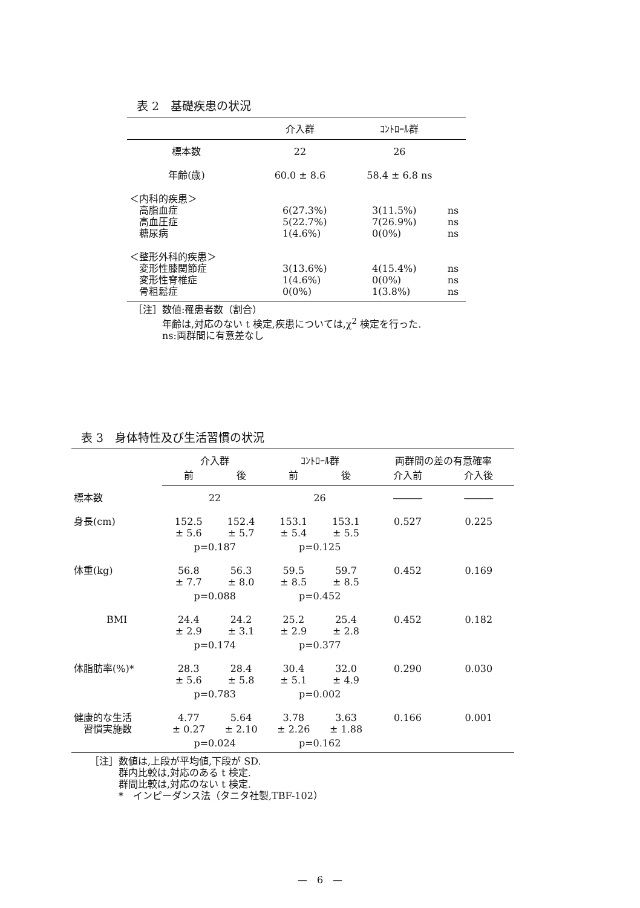表 2　基礎疾患の状況
| | 介入群 | ｺﾝﾄﾛｰﾙ群 | |
| --- | --- | --- | --- |
| 標本数 | 22 | 26 | |
| 年齢(歳) | 60.0 ± 8.6 | 58.4 ± 6.8 ns | |
| ＜内科的疾患＞ 高脂血症 高血圧症 糖尿病 | 6(27.3%) 5(22.7%) 1(4.6%) | 3(11.5%) 7(26.9%) 0(0%) | ns ns ns |
| ＜整形外科的疾患＞ 変形性膝関節症 変形性脊椎症 骨粗鬆症 | 3(13.6%) 1(4.6%) 0(0%) | 4(15.4%) 0(0%) 1(3.8%) | ns ns ns |
［注］数値:罹患者数（割合）
　　　年齢は,対応のない t 検定,疾患については,χ<sup>2</sup> 検定を行った.
　　　ns:両群間に有意差なし
表 3　身体特性及び生活習慣の状況
| | 介入群 | | ｺﾝﾄﾛｰﾙ群 | | 両群間の差の有意確率 | |
| --- | --- | --- | --- | --- | --- | --- |
| | 前 | 後 | 前 | 後 | 介入前 | 介入後 |
| 標本数 | 22 | | 26 | | ――― | ――― |
| 身長(cm) | 152.5 ± 5.6 | 152.4 ± 5.7 | 153.1 ± 5.4 | 153.1 ± 5.5 | 0.527 | 0.225 |
| | p=0.187 | | p=0.125 | | | |
| 体重(kg) | 56.8 ± 7.7 | 56.3 ± 8.0 | 59.5 ± 8.5 | 59.7 ± 8.5 | 0.452 | 0.169 |
| | p=0.088 | | p=0.452 | | | |
| BMI | 24.4 ± 2.9 | 24.2 ± 3.1 | 25.2 ± 2.9 | 25.4 ± 2.8 | 0.452 | 0.182 |
| | p=0.174 | | p=0.377 | | | |
| 体脂肪率(%)* | 28.3 ± 5.6 | 28.4 ± 5.8 | 30.4 ± 5.1 | 32.0 ± 4.9 | 0.290 | 0.030 |
| | p=0.783 | | p=0.002 | | | |
| 健康的な生活 習慣実施数 | 4.77 ± 0.27 | 5.64 ± 2.10 | 3.78 ± 2.26 | 3.63 ± 1.88 | 0.166 | 0.001 |
| | p=0.024 | | p=0.162 | | | |
［注］数値は,上段が平均値,下段が SD.
　　　群内比較は,対応のある t 検定.
　　　群間比較は,対応のない t 検定.
　　　*　インピーダンス法（タニタ社製,TBF-102）
—　6　—